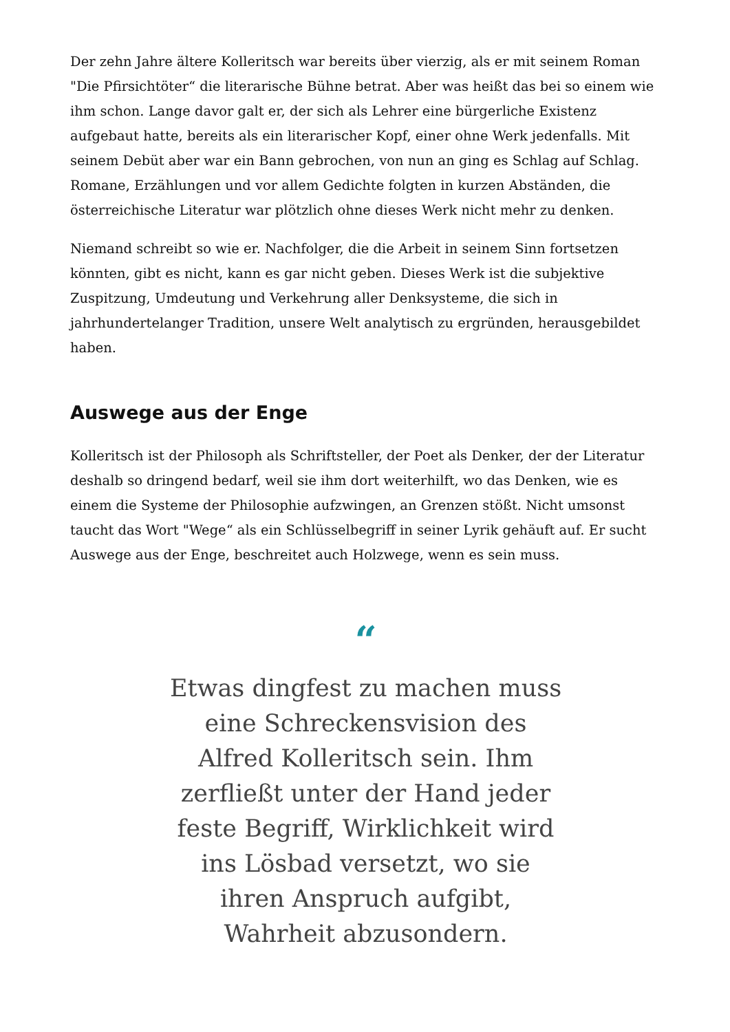Der zehn Jahre ältere Kolleritsch war bereits über vierzig, als er mit seinem Roman "Die Pfirsichtöter“ die literarische Bühne betrat. Aber was heißt das bei so einem wie ihm schon. Lange davor galt er, der sich als Lehrer eine bürgerliche Existenz aufgebaut hatte, bereits als ein literarischer Kopf, einer ohne Werk jedenfalls. Mit seinem Debüt aber war ein Bann gebrochen, von nun an ging es Schlag auf Schlag. Romane, Erzählungen und vor allem Gedichte folgten in kurzen Abständen, die österreichische Literatur war plötzlich ohne dieses Werk nicht mehr zu denken.
Niemand schreibt so wie er. Nachfolger, die die Arbeit in seinem Sinn fortsetzen könnten, gibt es nicht, kann es gar nicht geben. Dieses Werk ist die subjektive Zuspitzung, Umdeutung und Verkehrung aller Denksysteme, die sich in jahrhundertelanger Tradition, unsere Welt analytisch zu ergründen, herausgebildet haben.
Auswege aus der Enge
Kolleritsch ist der Philosoph als Schriftsteller, der Poet als Denker, der der Literatur deshalb so dringend bedarf, weil sie ihm dort weiterhilft, wo das Denken, wie es einem die Systeme der Philosophie aufzwingen, an Grenzen stößt. Nicht umsonst taucht das Wort "Wege“ als ein Schlüsselbegriff in seiner Lyrik gehäuft auf. Er sucht Auswege aus der Enge, beschreitet auch Holzwege, wenn es sein muss.
“
Etwas dingfest zu machen muss eine Schreckensvision des Alfred Kolleritsch sein. Ihm zerfließt unter der Hand jeder feste Begriff, Wirklichkeit wird ins Lösbad versetzt, wo sie ihren Anspruch aufgibt, Wahrheit abzusondern.